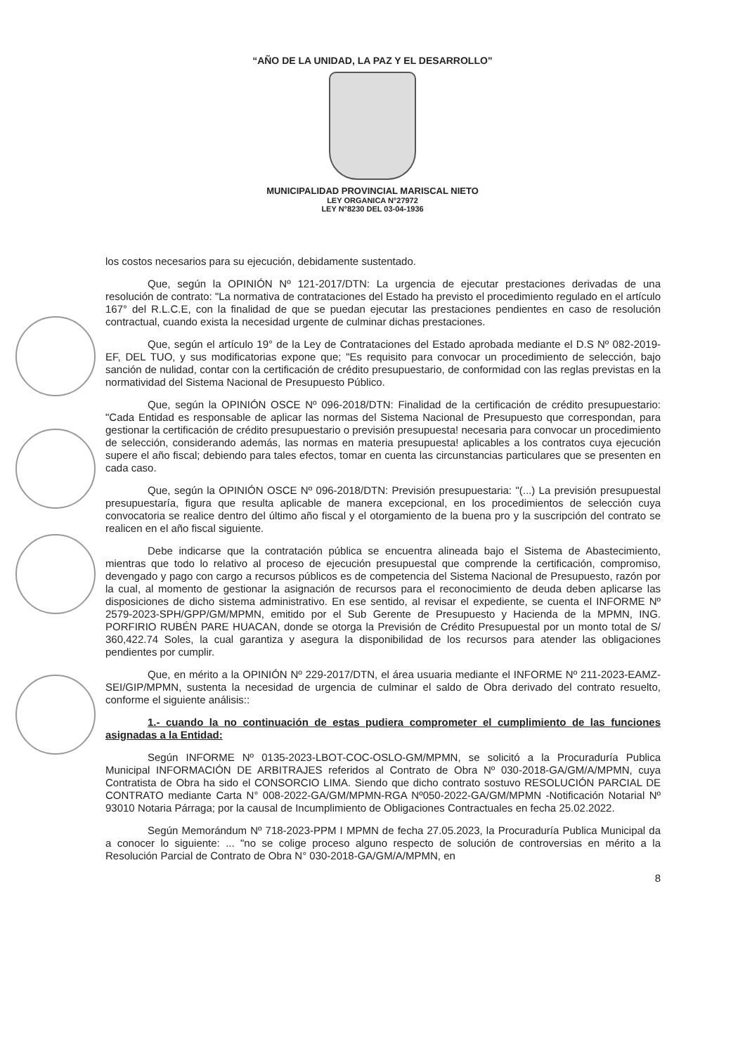“AÑO DE LA UNIDAD, LA PAZ Y EL DESARROLLO”
MUNICIPALIDAD PROVINCIAL MARISCAL NIETO
LEY ORGANICA N°27972
LEY N°8230 DEL 03-04-1936
los costos necesarios para su ejecución, debidamente sustentado.
Que, según la OPINIÓN Nº 121-2017/DTN: La urgencia de ejecutar prestaciones derivadas de una resolución de contrato: "La normativa de contrataciones del Estado ha previsto el procedimiento regulado en el artículo 167° del R.L.C.E, con la finalidad de que se puedan ejecutar las prestaciones pendientes en caso de resolución contractual, cuando exista la necesidad urgente de culminar dichas prestaciones.
Que, según el artículo 19° de la Ley de Contrataciones del Estado aprobada mediante el D.S Nº 082-2019-EF, DEL TUO, y sus modificatorias expone que; "Es requisito para convocar un procedimiento de selección, bajo sanción de nulidad, contar con la certificación de crédito presupuestario, de conformidad con las reglas previstas en la normatividad del Sistema Nacional de Presupuesto Público.
Que, según la OPINIÓN OSCE Nº 096-2018/DTN: Finalidad de la certificación de crédito presupuestario: "Cada Entidad es responsable de aplicar las normas del Sistema Nacional de Presupuesto que correspondan, para gestionar la certificación de crédito presupuestario o previsión presupuesta! necesaria para convocar un procedimiento de selección, considerando además, las normas en materia presupuesta! aplicables a los contratos cuya ejecución supere el año fiscal; debiendo para tales efectos, tomar en cuenta las circunstancias particulares que se presenten en cada caso.
Que, según la OPINIÓN OSCE Nº 096-2018/DTN: Previsión presupuestaria: "(...) La previsión presupuestal presupuestaría, figura que resulta aplicable de manera excepcional, en los procedimientos de selección cuya convocatoria se realice dentro del último año fiscal y el otorgamiento de la buena pro y la suscripción del contrato se realicen en el año fiscal siguiente.
Debe indicarse que la contratación pública se encuentra alineada bajo el Sistema de Abastecimiento, mientras que todo lo relativo al proceso de ejecución presupuestal que comprende la certificación, compromiso, devengado y pago con cargo a recursos públicos es de competencia del Sistema Nacional de Presupuesto, razón por la cual, al momento de gestionar la asignación de recursos para el reconocimiento de deuda deben aplicarse las disposiciones de dicho sistema administrativo. En ese sentido, al revisar el expediente, se cuenta el INFORME Nº 2579-2023-SPH/GPP/GM/MPMN, emitido por el Sub Gerente de Presupuesto y Hacienda de la MPMN, ING. PORFIRIO RUBÉN PARE HUACAN, donde se otorga la Previsión de Crédito Presupuestal por un monto total de S/ 360,422.74 Soles, la cual garantiza y asegura la disponibilidad de los recursos para atender las obligaciones pendientes por cumplir.
Que, en mérito a la OPINIÓN Nº 229-2017/DTN, el área usuaria mediante el INFORME Nº 211-2023-EAMZ-SEI/GIP/MPMN, sustenta la necesidad de urgencia de culminar el saldo de Obra derivado del contrato resuelto, conforme el siguiente análisis::
1.- cuando la no continuación de estas pudiera comprometer el cumplimiento de las funciones asignadas a la Entidad:
Según INFORME Nº 0135-2023-LBOT-COC-OSLO-GM/MPMN, se solicitó a la Procuraduría Publica Municipal INFORMACIÓN DE ARBITRAJES referidos al Contrato de Obra Nº 030-2018-GA/GM/A/MPMN, cuya Contratista de Obra ha sido el CONSORCIO LIMA. Siendo que dicho contrato sostuvo RESOLUCIÓN PARCIAL DE CONTRATO mediante Carta N° 008-2022-GA/GM/MPMN-RGA Nº050-2022-GA/GM/MPMN -Notificación Notarial Nº 93010 Notaria Párraga; por la causal de Incumplimiento de Obligaciones Contractuales en fecha 25.02.2022.
Según Memorándum Nº 718-2023-PPM I MPMN de fecha 27.05.2023, la Procuraduría Publica Municipal da a conocer lo siguiente: ... "no se colige proceso alguno respecto de solución de controversias en mérito a la Resolución Parcial de Contrato de Obra N° 030-2018-GA/GM/A/MPMN, en
8